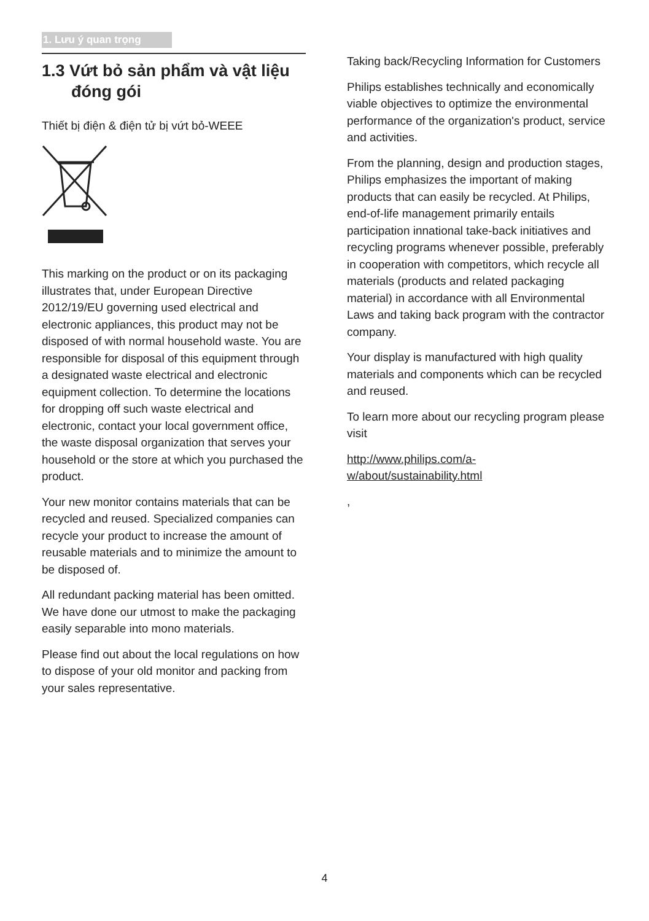1. Lưu ý quan trọng
1.3 Vứt bỏ sản phẩm và vật liệu đóng gói
Thiết bị điện & điện tử bị vứt bỏ-WEEE
This marking on the product or on its packaging illustrates that, under European Directive 2012/19/EU governing used electrical and electronic appliances, this product may not be disposed of with normal household waste. You are responsible for disposal of this equipment through a designated waste electrical and electronic equipment collection. To determine the locations for dropping off such waste electrical and electronic, contact your local government office, the waste disposal organization that serves your household or the store at which you purchased the product.
Your new monitor contains materials that can be recycled and reused. Specialized companies can recycle your product to increase the amount of reusable materials and to minimize the amount to be disposed of.
All redundant packing material has been omitted. We have done our utmost to make the packaging easily separable into mono materials.
Please find out about the local regulations on how to dispose of your old monitor and packing from your sales representative.
Taking back/Recycling Information for Customers
Philips establishes technically and economically viable objectives to optimize the environmental performance of the organization's product, service and activities.
From the planning, design and production stages, Philips emphasizes the important of making products that can easily be recycled. At Philips, end-of-life management primarily entails participation innational take-back initiatives and recycling programs whenever possible, preferably in cooperation with competitors, which recycle all materials (products and related packaging material) in accordance with all Environmental Laws and taking back program with the contractor company.
Your display is manufactured with high quality materials and components which can be recycled and reused.
To learn more about our recycling program please visit
http://www.philips.com/a-w/about/sustainability.html
,
4